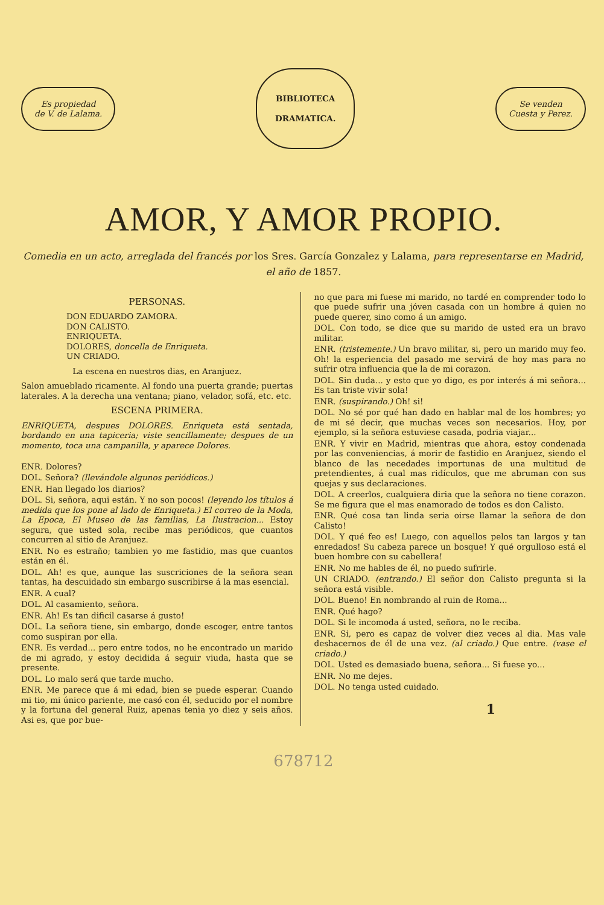Es propiedad
de V. de Lalama.
BIBLIOTECA
DRAMATICA.
Se venden
Cuesta y Perez.
AMOR, Y AMOR PROPIO.
Comedia en un acto, arreglada del francés por los Sres. García Gonzalez y Lalama, para representarse en Madrid, el año de 1857.
PERSONAS.
DON EDUARDO ZAMORA.
DON CALISTO.
ENRIQUETA.
DOLORES, doncella de Enriqueta.
UN CRIADO.
La escena en nuestros dias, en Aranjuez.
Salon amueblado ricamente. Al fondo una puerta grande; puertas laterales. A la derecha una ventana; piano, velador, sofá, etc. etc.
ESCENA PRIMERA.
ENRIQUETA, despues DOLORES. Enriqueta está sentada, bordando en una tapiceria; viste sencillamente; despues de un momento, toca una campanilla, y aparece Dolores.
ENR. Dolores?
DOL. Señora? (llevándole algunos periódicos.)
ENR. Han llegado los diarios?
DOL. Si, señora, aqui están. Y no son pocos! (leyendo los títulos á medida que los pone al lado de Enriqueta.) El correo de la Moda, La Epoca, El Museo de las familias, La Ilustracion... Estoy segura, que usted sola, recibe mas periódicos, que cuantos concurren al sitio de Aranjuez.
ENR. No es estraño; tambien yo me fastidio, mas que cuantos están en él.
DOL. Ah! es que, aunque las suscriciones de la señora sean tantas, ha descuidado sin embargo suscribirse á la mas esencial.
ENR. A cual?
DOL. Al casamiento, señora.
ENR. Ah! Es tan dificil casarse á gusto!
DOL. La señora tiene, sin embargo, donde escoger, entre tantos como suspiran por ella.
ENR. Es verdad... pero entre todos, no he encontrado un marido de mi agrado, y estoy decidida á seguir viuda, hasta que se presente.
DOL. Lo malo será que tarde mucho.
ENR. Me parece que á mi edad, bien se puede esperar. Cuando mi tio, mi único pariente, me casó con él, seducido por el nombre y la fortuna del general Ruiz, apenas tenia yo diez y seis años. Asi es, que por bue-
no que para mi fuese mi marido, no tardé en comprender todo lo que puede sufrir una jóven casada con un hombre á quien no puede querer, sino como á un amigo.
DOL. Con todo, se dice que su marido de usted era un bravo militar.
ENR. (tristemente.) Un bravo militar, si, pero un marido muy feo. Oh! la esperiencia del pasado me servirá de hoy mas para no sufrir otra influencia que la de mi corazon.
DOL. Sin duda... y esto que yo digo, es por interés á mi señora... Es tan triste vivir sola!
ENR. (suspirando.) Oh! si!
DOL. No sé por qué han dado en hablar mal de los hombres; yo de mi sé decir, que muchas veces son necesarios. Hoy, por ejemplo, si la señora estuviese casada, podria viajar...
ENR. Y vivir en Madrid, mientras que ahora, estoy condenada por las conveniencias, á morir de fastidio en Aranjuez, siendo el blanco de las necedades importunas de una multitud de pretendientes, á cual mas ridículos, que me abruman con sus quejas y sus declaraciones.
DOL. A creerlos, cualquiera diria que la señora no tiene corazon. Se me figura que el mas enamorado de todos es don Calisto.
ENR. Qué cosa tan linda seria oirse llamar la señora de don Calisto!
DOL. Y qué feo es! Luego, con aquellos pelos tan largos y tan enredados! Su cabeza parece un bosque! Y qué orgulloso está el buen hombre con su cabellera!
ENR. No me hables de él, no puedo sufrirle.
UN CRIADO. (entrando.) El señor don Calisto pregunta si la señora está visible.
DOL. Bueno! En nombrando al ruin de Roma...
ENR. Qué hago?
DOL. Si le incomoda á usted, señora, no le reciba.
ENR. Si, pero es capaz de volver diez veces al dia. Mas vale deshacernos de él de una vez. (al criado.) Que entre. (vase el criado.)
DOL. Usted es demasiado buena, señora... Si fuese yo...
ENR. No me dejes.
DOL. No tenga usted cuidado.
1
678712